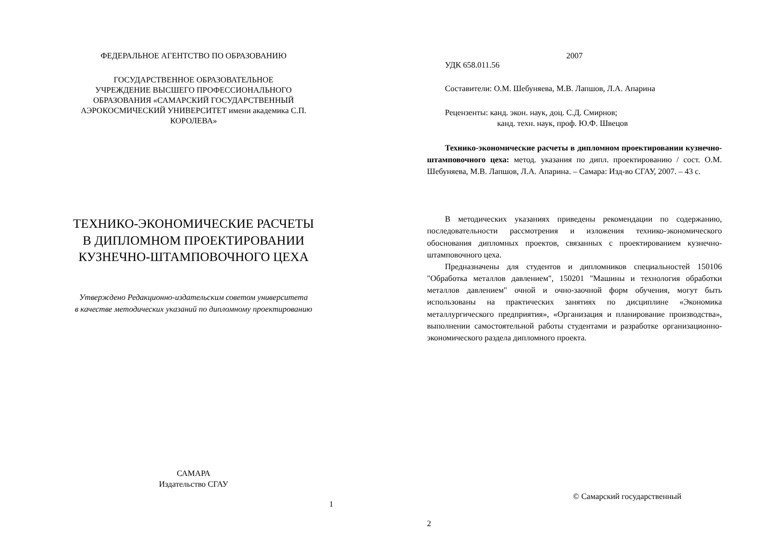ФЕДЕРАЛЬНОЕ АГЕНТСТВО ПО ОБРАЗОВАНИЮ
ГОСУДАРСТВЕННОЕ ОБРАЗОВАТЕЛЬНОЕ
УЧРЕЖДЕНИЕ ВЫСШЕГО ПРОФЕССИОНАЛЬНОГО
ОБРАЗОВАНИЯ «САМАРСКИЙ ГОСУДАРСТВЕННЫЙ
АЭРОКОСМИЧЕСКИЙ УНИВЕРСИТЕТ имени академика С.П.
КОРОЛЕВА»
ТЕХНИКО-ЭКОНОМИЧЕСКИЕ РАСЧЕТЫ
В ДИПЛОМНОМ ПРОЕКТИРОВАНИИ
КУЗНЕЧНО-ШТАМПОВОЧНОГО ЦЕХА
Утверждено Редакционно-издательским советом университета
в качестве методических указаний по дипломному проектированию
САМАРА
Издательство СГАУ
1
2007
УДК 658.011.56
Составители: О.М. Шебуняева, М.В. Лапшов, Л.А. Апарина
Рецензенты: канд. экон. наук, доц. С.Д. Смирнов;
канд. техн. наук, проф. Ю.Ф. Швецов
Технико-экономические расчеты в дипломном проектировании кузнечно-штамповочного цеха: метод. указания по дипл. проектированию / сост. О.М. Шебуняева, М.В. Лапшов, Л.А. Апарина. – Самара: Изд-во СГАУ, 2007. – 43 с.
В методических указаниях приведены рекомендации по содержанию, последовательности рассмотрения и изложения технико-экономического обоснования дипломных проектов, связанных с проектированием кузнечно-штамповочного цеха.
Предназначены для студентов и дипломников специальностей 150106 "Обработка металлов давлением", 150201 "Машины и технология обработки металлов давлением" очной и очно-заочной форм обучения, могут быть использованы на практических занятиях по дисциплине «Экономика металлургического предприятия», «Организация и планирование производства», выполнении самостоятельной работы студентами и разработке организационно-экономического раздела дипломного проекта.
© Самарский государственный
2